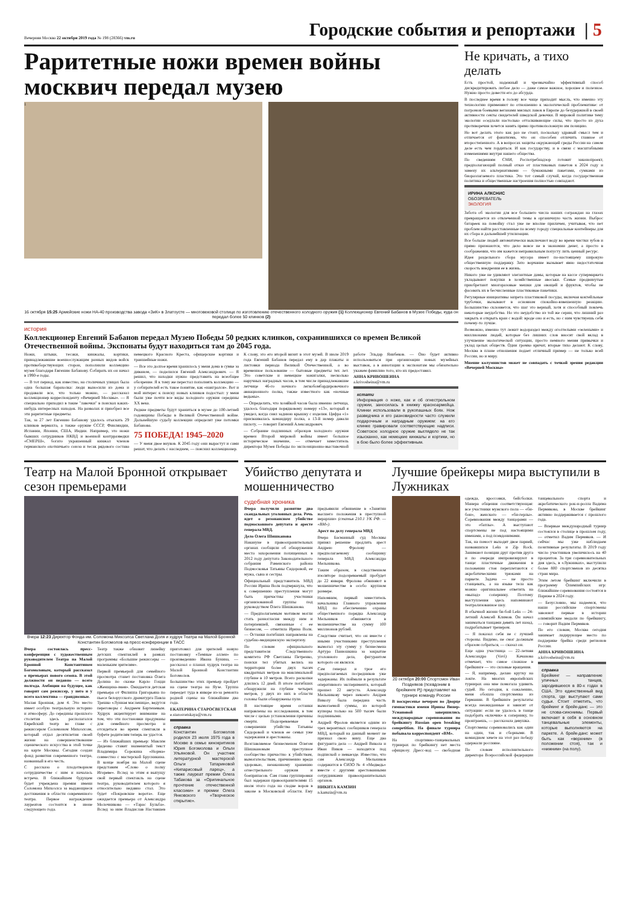Вечерняя Москва 22 октября 2019 года № 198 (28366) vm.ru
Городские события и репортажи | 5
Раритетные ножи времен войны москвич передал музею
1
16 октября 15:25 Армейские ножи НА-40 производства завода «ЗиК» в Златоусте — многовековой столице по изготовлению отечественного холодного оружия (1) Коллекционер Евгений Бабанов в Музее Победы, куда он передал более 50 клинков (2)
история
Коллекционер Евгений Бабанов передал Музею Победы 50 редких клинков, сохранившихся со времен Великой Отечественной войны. Экспонаты будут находиться там до 2045 года.
Ножи, штыки, тесаки, кинжалы, кортики, принадлежавшие военнослужащим разных видов войск противоборствующих сторон, пополнили коллекцию музея благодаря Евгению Бабанову. Собирать их он начал в 1990-е годы.
— В тот период, как известно, на столичных улицах была одна большая барахолка: люди выносили из дома и продавали все, что только можно, — рассказал коллекционер корреспонденту «Вечерней Москвы». — Я специально приходил в такие "лавочки" в поисках каких-нибудь интересных находок. На развалах и приобрел все эти раритетные предметы.
Так, за 27 лет Евгению Бабанову удалось отыскать 29 клинков вермахта, а также оружие СССР, Финляндии, Испании, Японии, США, Индии. Например, это ножи бывших сотрудников НКВД и военной контрразведки «СМЕРШ», богато украшенный кинжал членов германского охотничьего союза и тесак рядового состава немецкого Красного Креста, офицерские кортики и траншейные ножи.
— Все это долгое время хранилось у меня дома в сумке за диваном, — поделился Евгений Александрович. — Я решил, что находки нужно представить на всеобщее обозрение. Я к тому же перестал пополнять коллекцию — у собирателей есть такое понятие, как «наигрался». Вот и мой интерес к поиску новых клинков подостыл: у меня были уже почти все виды холодного оружия середины XX века.
Редкие предметы будут храниться в музее до 100-летней годовщины Победы в Великой Отечественной войне. Дальнейшую судьбу коллекции определят уже потомки Бабанова.
75 ПОБЕДА! 1945–2020
— У меня двое внуков. К 2045 году они вырастут и сами решат, что делать с наследием, — пояснил коллекционер.
К слову, это его второй визит в этот музей. В июле 2019 года Евгений Бабанов передал ему в дар плакаты и листовки периода Великой Отечественной, а во временное пользование — бытовые предметы тех лет. Это советские и немецкие зажигалки, несколько наручных наградных часов, в том числе принадлежавшие летчице 46-го ночного легкобомбардировочного авиационного полка, также известного как «ночные ведьмы».
— Определить, что хозяйкой часов была именно летчица, удалось благодаря порядковому номеру «13», который я увидел, когда снял заднюю крышку с изделия. Цифра «1» присваивалась командиру полка, а 13-й номер давали пилоту, — говорит Евгений Александрович.
— Собрание подлинных образцов холодного оружия времен Второй мировой войны имеет большое историческое значение, — отмечает заместитель директора Музея Победы по экспозиционно-выставочной работе Эльдар Янибеков. — Оно будет активно использоваться при организации новых музейных выставок, а в аннотации к экспонатам мы обязательно укажем фамилию того, кто их предоставил.
АННА КРИВОШЕИНА
a.krivosheina@vm.ru
кстати
Информация о ноже, как и об огнестрельном оружии, заносилась в книжку красноармейца. Клинки использовали в рукопашных боях. Нож разведчика и его разновидности часто служили подарочным и наградным оружием: на его клинке гравировали соответствующие надписи. Советское холодное оружие выглядело не так изысканно, как немецкие кинжалы и кортики, но в бою было более эффективным.
Не кричать, а тихо делать
Есть простой, надежный и чрезвычайно эффективный способ дискредитировать любое дело — даже самое важное, хорошее и полезное. Нужно просто довести его до абсурда.
В последнее время в голову все чаще приходит мысль, что именно эту технологию применяют по отношению к экологической проблематике: от погромов боевыми веганами мясных лавок в Европе до безудержной в своей активности секты свидетелей шведской девочки. В мировой политике тему экологии оседлали настолько отталкивающие силы, что просто из духа противоречия хочется занять прямо противоположную им позицию.
Но вот делать этого как раз не стоит, поскольку здравый смысл тем и отличается от фанатизма, что он способен отличить главное от второстепенного. А в вопросах защиты окружающей среды России на самом деле есть чем гордиться. И как государству, и в связи с масштабными изменениями внутри нашего общества.
По сведениям СМИ, Роспотребнадзор готовит законопроект, предполагающий полный отказ от пластиковых пакетов к 2024 году и замену их альтернативами — бумажными пакетами, сумками из биоразлагаемого пластика. Это тот самый случай, когда государственная политика и общественные настроения полностью совпадают.
ИРИНА АЛКСНИС
ОБОЗРЕВАТЕЛЬ
ЭКОЛОГИЯ
Забота об экологии для все большего числа наших сограждан на глазах превращается из отвлеченной темы в органичную часть жизни. Выброс батареек на помойку стал уже не вполне приличен, учитывая, что нет проблем найти расставленные по всему городу специальные контейнеры для их сбора и дальнейшей утилизации.
Все больше людей автоматически выключают воду во время чистки зубов и прямо признаются, что дело вовсе не в экономии денег, а просто в соображении, что им кажется неправильным попусту лить ценный ресурс.
Идея раздельного сбора мусора имеет по-настоящему широкую общественную поддержку. Зато ворчание вызывает явно недостаточная скорость внедрения ее в жизнь.
Никого уже не удивляют элегантные дамы, которые на кассе супермаркета укладывают покупки в хозяйственные авоськи. Самые продвинутые приобретают многоразовые мешки для овощей и фруктов, чтобы не фасовать их в бесчисленные пластиковые пакетики.
Регулярные инициативы запрета пластиковой посуды, включая коктейльные трубочки, вызывают в основном спокойно-взвешенную реакцию. Большинство склоняется, что шаг это верный, хотя и способный повлечь некоторые неудобства. Но это неудобство из той же серии, что лишний раз закрыть и открыть кран с водой: вроде оно и есть, но с ним чувствуешь себя почему-то лучше.
Возможно, именно тут лежит водораздел между оголтелыми «зелеными» и миллионами людей, которые без лишних слов вносят свой вклад в улучшение экологической ситуации, просто немного меняя привычки и уклад целых обществ. Одни громко кричат, вторые тихо делают. К слову, Москва в плане отношения подает отличный пример — не только всей России, но и миру.
Мнение колумнистов может не совпадать с точкой зрения редакции «Вечерней Москвы»
Театр на Малой Бронной открывает сезон премьерами
Вчера 12:23 Директор Фонда им. Соломона Михоэлса Светлана Доля и худрук Театра на Малой Бронной Константин Богомолов на пресс-конференции в ТАСС
Вчера состоялась пресс-конференция с художественным руководителем Театра на Малой Бронной Константином Богомоловым, который рассказал о премьерах нового сезона. В этой должности он недавно — всего полгода. Амбиции на будущее, как говорит сам режиссер, у него и у всего коллектива — грандиозные.
Малая Бронная, дом 4. Это место имеет особую театральную историю и атмосферу. До середины прошлого столетия здесь располагался Еврейский театр во главе с режиссером Соломоном Михоэлсом, который отдал десятилетия своей жизни на совершенствование сценического искусства в этой точке на карте Москвы. Сегодня создан фонд развития современного театра, названный в его честь.
С рассказа о плодотворном сотрудничестве с ним и началась встреча. В ближайшем будущем будет учреждена премия имени Соломона Михоэлса за выдающиеся достижения в области современного театра. Первое награждение лауреатов состоится в июне следующего года.
Театр также обновит линейку детских спектаклей в рамках программы «Большие режиссеры — маленьким зрителям».
Первой премьерой для семейного просмотра станет постановка Олега Долина по сказке Карло Гоцци «Женщина-змея». Ожидается детская премьера от Филиппа Григорьяна по пьесе белорусского драматурга Павла Трешко «Лунная масленица», ведутся переговоры с Андреем Бартеневым. Худрук акцентирует внимание на том, что эти постановки продуманы для семейного просмотра и отсидеться во время спектакля в буфете родителям теперь не удастся.
— Из ближайших премьер: Максим Диденко ставит знаменитый текст Владимира Сорокина «Норма» совместно с мастерской Брусникина. В конце ноября на Малой сцене представим «Слово о полку Игореве». Вслед за этим я выпущу свой первый спектакль на сцене театра, руководителем которого я относительно недавно стал. Это будет «Покровские ворота». Еще ожидается премьера от Александра Молочникова — «Тарас Бульба». Вслед за ним Владислав Наставшев приготовил для зрителей новую постановку «Темные аллеи» по произведению Ивана Бунина, — рассказал о планах худрук театра на Малой Бронной Константин Богомолов.
Большинство этих премьер пройдет на сцене театра на Яузе. Труппа переедет туда в январе из-за ремонта родной сцены на ближайшие два года.
ЕКАТЕРИНА СТАРОСВЕТСКАЯ
e.starosvetskaya@vm.ru
справка
Константин Богомолов родился 23 июля 1975 года в Москве в семье кинокритиков Юрия Богомолова и Ольги Ульяновой. Он участник литературной мастерской Ольги Татариновой «Кипарисовый ларец», а также лауреат премии Олега Табакова за «Оригинальное прочтение отечественной классики» и премии Олега Янковского «Творческое открытие».
Убийство депутата и мошенничество
судебная хроника
Вчера получили развитие два скандальных уголовных дела. Речь идет о резонансном убийстве подмосковного депутата и аресте генерала МВД.
Дело Олега Шишканова
Накануне в правоохранительных органах сообщили об обнаружении места захоронения похищенных в 2012 году депутата Законодательного собрания Раменского района Подмосковья Татьяны Сидоровой, ее мужа, сына и сестры.
Официальный представитель МВД России Ирина Волк подчеркнула, что к совершению преступления могут быть причастны участники организованной группы под руководством Олега Шишканова.
— Предполагаемым мотивом могли стать разногласия между ним и потерпевшей, связанные с ее бизнесом, — отметила Ирина Волк. — Останки погибших направлены на судебно-медицинскую экспертизу.
По словам официального представителя Следственного комитета РФ Светланы Петренко, поиски тел убитых велись на территории более двух тысяч квадратных метров на максимальной глубине в 10 метров. Всего раскопки длились 12 дней. В итоге погибших обнаружили на глубине четырех метров, у двух из них в области головы были обнаружены пули.
В настоящее время останки направлены на исследования, в том числе с целью установления причины смерти. Подозреваемые в совершении убийства Татьяны Сидоровой и членов ее семьи уже задержания и арестованы.
Возглавляемое бизнесменом Олегом Шишкановым преступное сообщество причастно к убийствам, вымогательствам, причинению вреда здоровью, незаконному хранению огнестрельного оружия и боеприпасов. Сам глава группировки был задержан правоохранителями 15 июля этого года на сходке воров в законе в Московской области. Ему предъявили обвинение в «Занятии высшего положения в преступной иерархии» (статья 210.1 УК РФ. — «ВМ»).
Арест по делу генерала МВД
Вчера Басманный суд Москвы принял решение продлить арест Андрею Фролову — предполагаемому сообщнику генерала МВД Александра Мельникова.
Таким образом, в следственном изоляторе подозреваемый пробудет до 22 января. Фролова обвиняют в мошенничестве в особо крупном размере.
Напомним, первый заместитель начальника Главного управления МВД по обеспечению охраны общественного порядка Александр Мельников обвиняется в мошенничестве на сумму 100 миллионов рублей.
Следствие считает, что он вместе с иными участниками преступления вымогал эту сумму у бизнесмена Артура Панюшкина за закрытие уголовного дела, фигурантом которого он являлся.
Сам генерал и трое его предполагаемых посредников уже задержаны. Их поймали в результате оперативного эксперимента, который прошел 22 августа. Александр Мельникову через некоего Андрея Виколу была передана часть вымогаемой суммы, из которой купюры только на 500 тысяч были подлинными.
Андрей Фролов является одним из трех вероятных сообщников генерала МВД, который на данный момент не признал свою вину. Еще два фигуранта дела — Андрей Викола и Иван Виков — находятся под подпиской о невыезде. Известно, что сам Александр Мельников содержится в СИЗО № 4 «Медведь» вместе с другими арестованными сотрудниками правоохранительных органов.
НИКИТА КАМЗИН
n.kamzin@vm.ru
Лучшие брейкеры мира выступили в Лужниках
20 октября 20:00 Спортсмен Иван Поздняков (псевдоним в брейкинге Pj) представляет на турнире команду России
В воскресенье вечером во Дворце гимнастики имени Ирины Винер-Усмановой завершились международные соревнования по брейкингу Russian open breaking competition. На финале турнира побывала корреспондент «ВМ».
На спортивно-танцевальных турнирах по брейкингу нет места официозу. Дресс-код — свободная одежда, кроссовки, бейсболки. Манера общения соответствующая: все участники мужского пола — «би-бои», женского — «би-герлы». Соревнования между танцорами — это «батлы». А выступают спортсмены не под настоящими именами, а под псевдонимами.
Так, на помост выходят двое парней, назвавшихся Leks и Zip Rock. Занимают позиции друг против друга и по очереди импровизируют в танце: пластичные движения в положении стоя переплетаются с акробатическими трюками на паркете. Задача — не просто станцевать, а на языке тела как можно оригинальнее ответить на «выпад» сопернику. Поэтому выступления здесь напоминают театрализованное шоу.
В обычной жизни би-бой Leks — 24-летний Алексей Климов. Он начал заниматься танцами девять лет назад, подрабатывает тренером.
— Я показал себя не с лучшей стороны. Видимо, не смог должным образом собраться, — сказал он.
Еще одна участница — 22-летняя Александра (Vavi) Качанова отмечает, что самое сложное в брейкинге — это силовые вращения.
— Я, например, делаю крутку на локте. На многих европейских турнирах она мне помогала удивить судей. Но сегодня, к сожалению, меня обошла спортсменка из Германии. В брейкинге результаты всегда неожиданные и зависят от ситуации: если не удалось в танце подобрать «ключик» к сопернику, то проиграешь, — рассказала девушка.
Спортсмены соревновались как один на один, так и сборными. В командном зачете на этот раз победу одержали россияне.
По словам исполнительного директора Всероссийской федерации танцевального спорта и акробатического рок-н-ролла Вадима Пермякова, в Москве брейкинг активно поддерживается с прошлого года.
— Впервые международный турнир состоялся в столице в прошлом году, — отметил Вадим Пермяков. — И сейчас мы уже наблюдаем позитивные результаты. В 2019 году число участников увеличилось на 40 процентов. За три соревновательных дня здесь, в «Лужниках», выступили более 800 спортсменов из десятка стран мира.
Этим летом брейкинг включили в программу Олимпийских игр: ближайшие соревнования состоятся в Париже в 2024 году.
— Безусловно, мы надеемся, что наши российские спортсмены завоюют первые в истории олимпийские медали по брейкингу, — говорит Вадим Пермяков.
По его словам, Москва сегодня занимает лидирующее место по поддержке брейка среди регионов России.
АННА КРИВОШЕИНА
a.krivosheina@vm.ru
справка
Брейкинг — направление уличных танцев, зародившееся в 80-х годах в США. Это единственный вид спорта, где выступают сами судьи. Стоит отметить, что брейкинг и брейк-данс — это не слова-синонимы. Первый включает в себя в основном танцевальные элементы, которые выполняются на паркете. А брейк-данс может быть как «верхним» (в положении стоя), так и «нижним» (на полу).